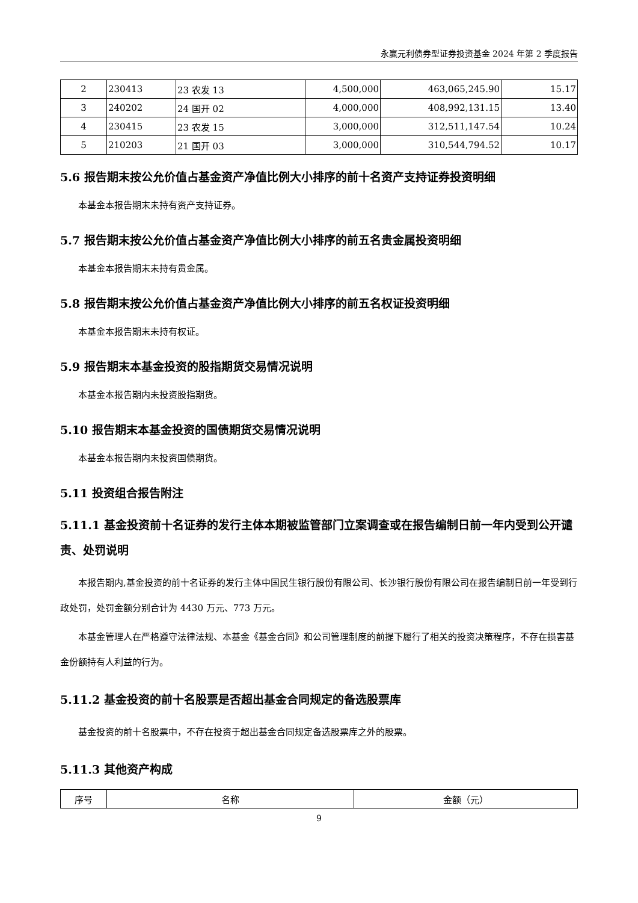永赢元利债券型证券投资基金 2024 年第 2 季度报告
| 2 | 230413 | 23 农发 13 | 4,500,000 | 463,065,245.90 | 15.17 |
| 3 | 240202 | 24 国开 02 | 4,000,000 | 408,992,131.15 | 13.40 |
| 4 | 230415 | 23 农发 15 | 3,000,000 | 312,511,147.54 | 10.24 |
| 5 | 210203 | 21 国开 03 | 3,000,000 | 310,544,794.52 | 10.17 |
5.6 报告期末按公允价值占基金资产净值比例大小排序的前十名资产支持证券投资明细
本基金本报告期末未持有资产支持证券。
5.7 报告期末按公允价值占基金资产净值比例大小排序的前五名贵金属投资明细
本基金本报告期末未持有贵金属。
5.8 报告期末按公允价值占基金资产净值比例大小排序的前五名权证投资明细
本基金本报告期末未持有权证。
5.9 报告期末本基金投资的股指期货交易情况说明
本基金本报告期内未投资股指期货。
5.10 报告期末本基金投资的国债期货交易情况说明
本基金本报告期内未投资国债期货。
5.11 投资组合报告附注
5.11.1 基金投资前十名证券的发行主体本期被监管部门立案调查或在报告编制日前一年内受到公开谴责、处罚说明
本报告期内,基金投资的前十名证券的发行主体中国民生银行股份有限公司、长沙银行股份有限公司在报告编制日前一年受到行政处罚，处罚金额分别合计为 4430 万元、773 万元。
本基金管理人在严格遵守法律法规、本基金《基金合同》和公司管理制度的前提下履行了相关的投资决策程序，不存在损害基金份额持有人利益的行为。
5.11.2 基金投资的前十名股票是否超出基金合同规定的备选股票库
基金投资的前十名股票中，不存在投资于超出基金合同规定备选股票库之外的股票。
5.11.3 其他资产构成
| 序号 | 名称 | 金额（元） |
| --- | --- | --- |
9